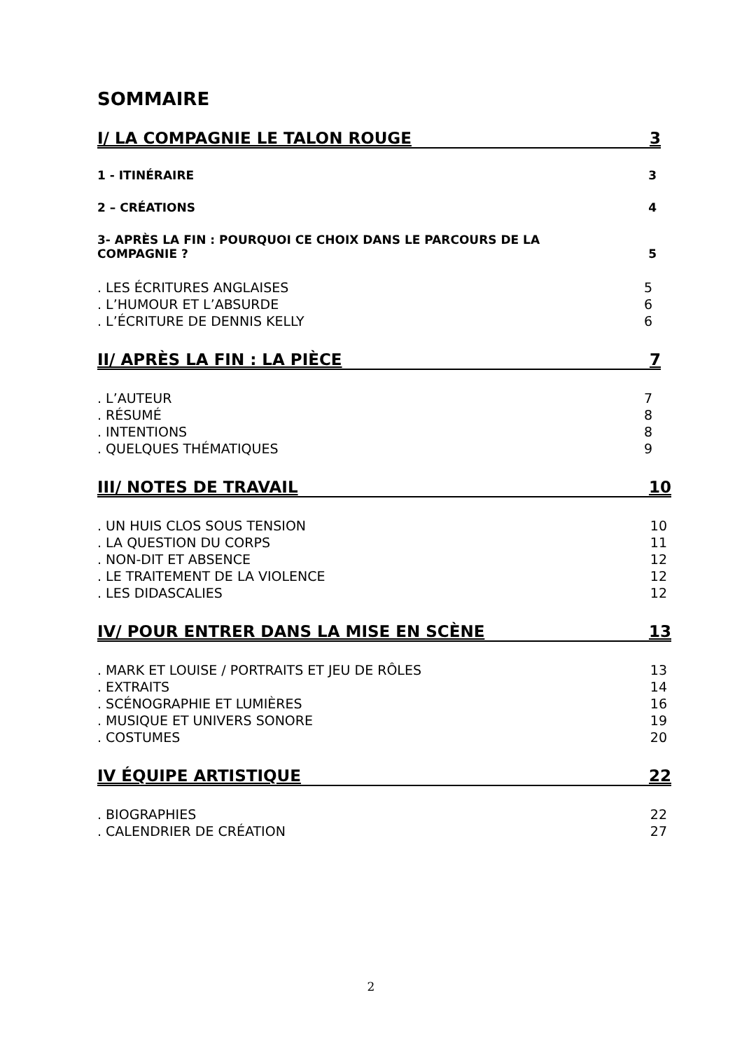SOMMAIRE
I/ LA COMPAGNIE LE TALON ROUGE 3
1 - ITINÉRAIRE 3
2 – CRÉATIONS 4
3- APRÈS LA FIN : POURQUOI CE CHOIX DANS LE PARCOURS DE LA
COMPAGNIE ? 5
. LES ÉCRITURES ANGLAISES 5
. L’HUMOUR ET L’ABSURDE 6
. L’ÉCRITURE DE DENNIS KELLY 6
II/ APRÈS LA FIN : LA PIÈCE 7
. L’AUTEUR 7
. RÉSUMÉ 8
. INTENTIONS 8
. QUELQUES THÉMATIQUES 9
III/ NOTES DE TRAVAIL 10
. UN HUIS CLOS SOUS TENSION 10
. LA QUESTION DU CORPS 11
. NON-DIT ET ABSENCE 12
. LE TRAITEMENT DE LA VIOLENCE 12
. LES DIDASCALIES 12
IV/ POUR ENTRER DANS LA MISE EN SCÈNE 13
. MARK ET LOUISE / PORTRAITS ET JEU DE RÔLES 13
. EXTRAITS 14
. SCÉNOGRAPHIE ET LUMIÈRES 16
. MUSIQUE ET UNIVERS SONORE 19
. COSTUMES 20
IV ÉQUIPE ARTISTIQUE 22
. BIOGRAPHIES 22
. CALENDRIER DE CRÉATION 27
2